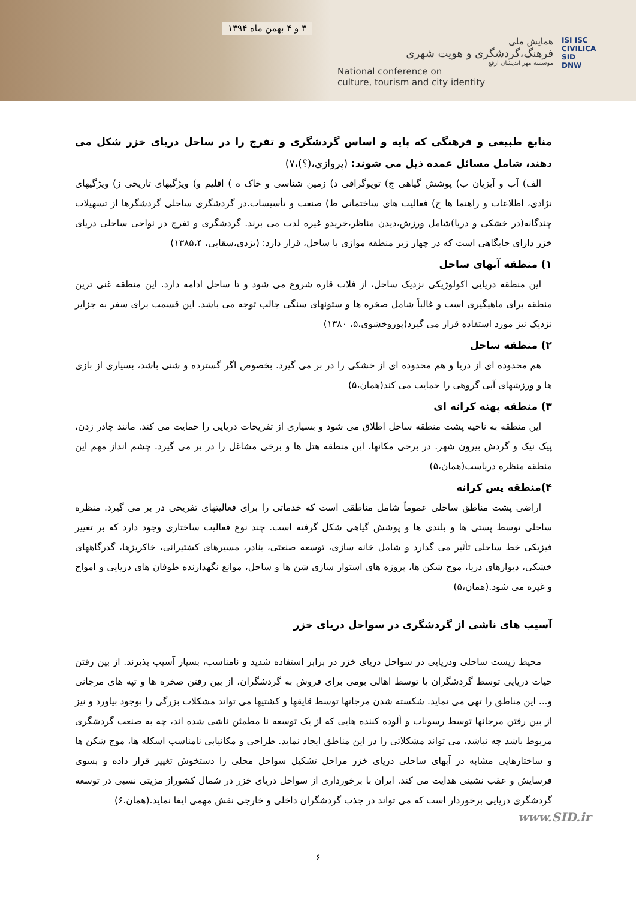۳ و ۴ بهمن ماه ۱۳۹۴
همایش ملی
فرهنگ،گردشگری و هویت شهری
موسسه مهر اندیشان ارفع
National conference on
culture, tourism and city identity
ISI ISC
CIVILICA
SID
DNW
منابع طبیعی و فرهنگی که پایه و اساس گردشگری و تفرج را در ساحل دریای خزر شکل می دهند، شامل مسائل عمده ذیل می شوند: (پروازی،(؟)،۷)
الف) آب و آبزیان ب) پوشش گیاهی ج) توپوگرافی د) زمین شناسی و خاک ه ) اقلیم و) ویژگیهای تاریخی ز) ویژگیهای نژادی، اطلاعات و راهنما ها ح) فعالیت های ساختمانی ط) صنعت و تأسیسات.در گردشگری ساحلی گردشگرها از تسهیلات چندگانه(در خشکی و دریا)شامل ورزش،دیدن مناظر،خریدو غیره لذت می برند. گردشگری و تفرج در نواحی ساحلی دریای خزر دارای جایگاهی است که در چهار زیر منطقه موازی با ساحل، قرار دارد: (یزدی،سقایی، ۱۳۸۵،۴)
۱) منطقه آبهای ساحل
این منطقه دریایی اکولوژیکی نزدیک ساحل، از فلات قاره شروع می شود و تا ساحل ادامه دارد. این منطقه غنی ترین منطقه برای ماهیگیری است و غالباً شامل صخره ها و ستونهای سنگی جالب توجه می باشد. این قسمت برای سفر به جزایر نزدیک نیز مورد استفاده قرار می گیرد(پوروخشوی،۵، ۱۳۸۰)
۲) منطقه ساحل
هم محدوده ای از دریا و هم محدوده ای از خشکی را در بر می گیرد. بخصوص اگر گسترده و شنی باشد، بسیاری از بازی ها و ورزشهای آبی گروهی را حمایت می کند(همان،۵)
۳) منطقه پهنه کرانه ای
این منطقه به ناحیه پشت منطقه ساحل اطلاق می شود و بسیاری از تفریحات دریایی را حمایت می کند. مانند چادر زدن، پیک نیک و گردش بیرون شهر. در برخی مکانها، این منطقه هتل ها و برخی مشاغل را در بر می گیرد. چشم انداز مهم این منطقه منظره دریاست(همان،۵)
۴)منطقه پس کرانه
اراضی پشت مناطق ساحلی عموماً شامل مناطقی است که خدماتی را برای فعالیتهای تفریحی در بر می گیرد. منظره ساحلی توسط پستی ها و بلندی ها و پوشش گیاهی شکل گرفته است. چند نوع فعالیت ساختاری وجود دارد که بر تغییر فیزیکی خط ساحلی تأثیر می گذارد و شامل خانه سازی، توسعه صنعتی، بنادر، مسیرهای کشتیرانی، خاکریزها، گذرگاههای خشکی، دیوارهای دریا، موج شکن ها، پروژه های استوار سازی شن ها و ساحل، موانع نگهدارنده طوفان های دریایی و امواج و غیره می شود.(همان،۵)
آسیب های ناشی از گردشگری در سواحل دریای خزر
محیط زیست ساحلی ودریایی در سواحل دریای خزر در برابر استفاده شدید و نامناسب، بسیار آسیب پذیرند. از بین رفتن حیات دریایی توسط گردشگران یا توسط اهالی بومی برای فروش به گردشگران، از بین رفتن صخره ها و تپه های مرجانی و... این مناطق را تهی می نماید. شکسته شدن مرجانها توسط قایقها و کشتیها می تواند مشکلات بزرگی را بوجود بیاورد و نیز از بین رفتن مرجانها توسط رسوبات و آلوده کننده هایی که از یک توسعه نا مطمئن ناشی شده اند، چه به صنعت گردشگری مربوط باشد چه نباشد، می تواند مشکلاتی را در این مناطق ایجاد نماید. طراحی و مکانیابی نامناسب اسکله ها، موج شکن ها و ساختارهایی مشابه در آبهای ساحلی دریای خزر مراحل تشکیل سواحل محلی را دستخوش تغییر قرار داده و بسوی فرسایش و عقب نشینی هدایت می کند. ایران با برخورداری از سواحل دریای خزر در شمال کشوراز مزیتی نسبی در توسعه گردشگری دریایی برخوردار است که می تواند در جذب گردشگران داخلی و خارجی نقش مهمی ایفا نماید.(همان،۶)
www.SID.ir
۶